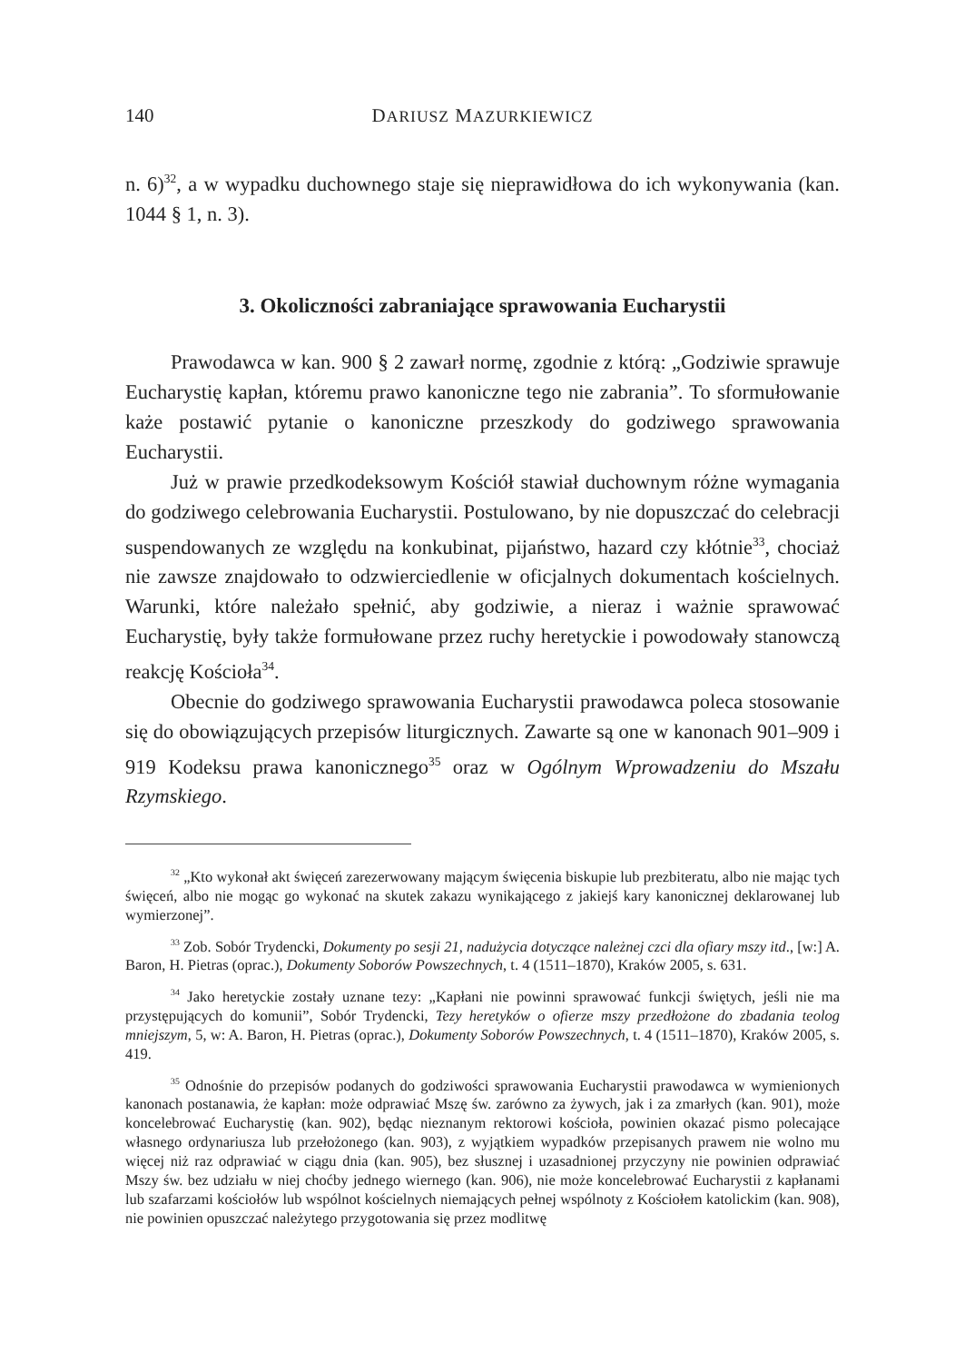140 DARIUSZ MAZURKIEWICZ
n. 6)<sup>32</sup>, a w wypadku duchownego staje się nieprawidłowa do ich wykonywania (kan. 1044 § 1, n. 3).
3. Okoliczności zabraniające sprawowania Eucharystii
Prawodawca w kan. 900 § 2 zawarł normę, zgodnie z którą: „Godziwie sprawuje Eucharystię kapłan, któremu prawo kanoniczne tego nie zabrania”. To sformułowanie każe postawić pytanie o kanoniczne przeszkody do godziwego sprawowania Eucharystii.
Już w prawie przedkodeksowym Kościół stawiał duchownym różne wymagania do godziwego celebrowania Eucharystii. Postulowano, by nie dopuszczać do celebracji suspendowanych ze względu na konkubinat, pijaństwo, hazard czy kłótnie<sup>33</sup>, chociaż nie zawsze znajdowało to odzwierciedlenie w oficjalnych dokumentach kościelnych. Warunki, które należało spełnić, aby godziwie, a nieraz i ważnie sprawować Eucharystię, były także formułowane przez ruchy heretyckie i powodowały stanowczą reakcję Kościoła<sup>34</sup>.
Obecnie do godziwego sprawowania Eucharystii prawodawca poleca stosowanie się do obowiązujących przepisów liturgicznych. Zawarte są one w kanonach 901–909 i 919 Kodeksu prawa kanonicznego<sup>35</sup> oraz w Ogólnym Wprowadzeniu do Mszału Rzymskiego.
<sup>32</sup> „Kto wykonał akt święceń zarezerwowany mającym święcenia biskupie lub prezbiteratu, albo nie mając tych święceń, albo nie mogąc go wykonać na skutek zakazu wynikającego z jakiejś kary kanonicznej deklarowanej lub wymierzonej”.
<sup>33</sup> Zob. Sobór Trydencki, Dokumenty po sesji 21, nadużycia dotyczące należnej czci dla ofiary mszy itd., [w:] A. Baron, H. Pietras (oprac.), Dokumenty Soborów Powszechnych, t. 4 (1511–1870), Kraków 2005, s. 631.
<sup>34</sup> Jako heretyckie zostały uznane tezy: „Kapłani nie powinni sprawować funkcji świętych, jeśli nie ma przystępujących do komunii”, Sobór Trydencki, Tezy heretyków o ofierze mszy przedłożone do zbadania teolog mniejszym, 5, w: A. Baron, H. Pietras (oprac.), Dokumenty Soborów Powszechnych, t. 4 (1511–1870), Kraków 2005, s. 419.
<sup>35</sup> Odnośnie do przepisów podanych do godziwości sprawowania Eucharystii prawodawca w wymienionych kanonach postanawia, że kapłan: może odprawiać Mszę św. zarówno za żywych, jak i za zmarłych (kan. 901), może koncelebrować Eucharystię (kan. 902), będąc nieznanym rektorowi kościoła, powinien okazać pismo polecające własnego ordynariusza lub przełożonego (kan. 903), z wyjątkiem wypadków przepisanych prawem nie wolno mu więcej niż raz odprawiać w ciągu dnia (kan. 905), bez słusznej i uzasadnionej przyczyny nie powinien odprawiać Mszy św. bez udziału w niej choćby jednego wiernego (kan. 906), nie może koncelebrować Eucharystii z kapłanami lub szafarzami kościołów lub wspólnot kościelnych niemających pełnej wspólnoty z Kościołem katolickim (kan. 908), nie powinien opuszczać należytego przygotowania się przez modlitwę